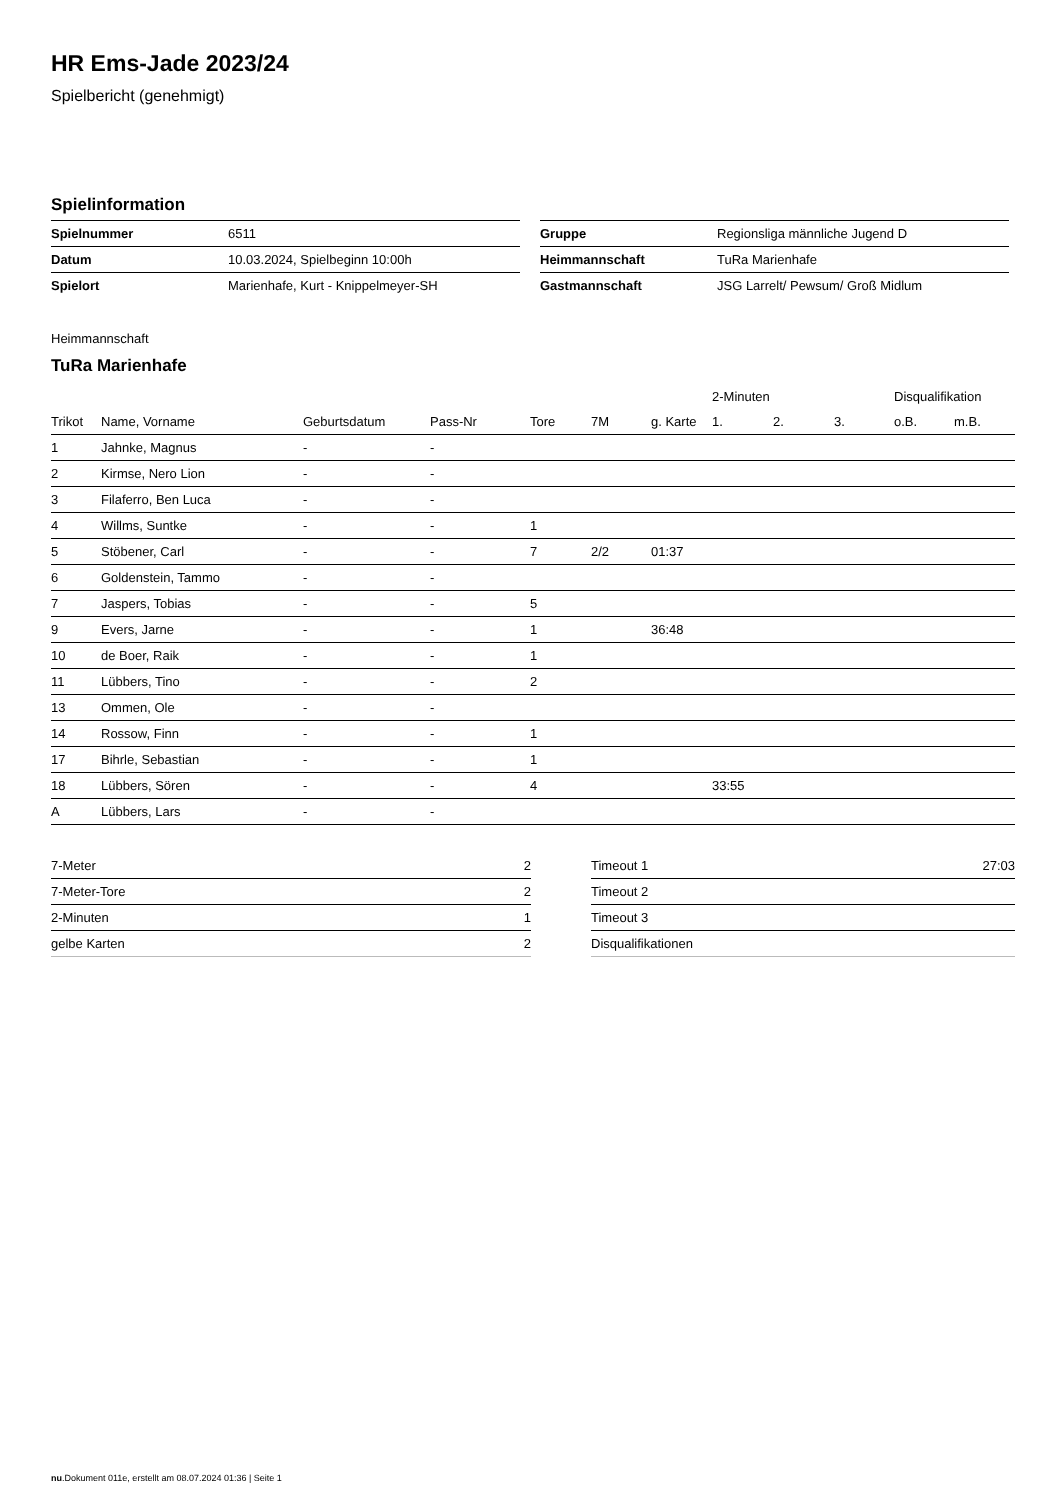HR Ems-Jade 2023/24
Spielbericht (genehmigt)
Spielinformation
| Spielnummer | 6511 |
| Datum | 10.03.2024, Spielbeginn 10:00h |
| Spielort | Marienhafe, Kurt - Knippelmeyer-SH |
| Gruppe | Regionsliga männliche Jugend D |
| Heimmannschaft | TuRa Marienhafe |
| Gastmannschaft | JSG Larrelt/ Pewsum/ Groß Midlum |
Heimmannschaft
TuRa Marienhafe
| | | | | | | | 2-Minuten | | | Disqualifikation | |
| --- | --- | --- | --- | --- | --- | --- | --- | --- | --- | --- | --- |
| Trikot | Name, Vorname | Geburtsdatum | Pass-Nr | Tore | 7M | g. Karte | 1. | 2. | 3. | o.B. | m.B. |
| 1 | Jahnke, Magnus | - | - | | | | | | | | |
| 2 | Kirmse, Nero Lion | - | - | | | | | | | | |
| 3 | Filaferro, Ben Luca | - | - | | | | | | | | |
| 4 | Willms, Suntke | - | - | 1 | | | | | | | |
| 5 | Stöbener, Carl | - | - | 7 | 2/2 | 01:37 | | | | | |
| 6 | Goldenstein, Tammo | - | - | | | | | | | | |
| 7 | Jaspers, Tobias | - | - | 5 | | | | | | | |
| 9 | Evers, Jarne | - | - | 1 | | 36:48 | | | | | |
| 10 | de Boer, Raik | - | - | 1 | | | | | | | |
| 11 | Lübbers, Tino | - | - | 2 | | | | | | | |
| 13 | Ommen, Ole | - | - | | | | | | | | |
| 14 | Rossow, Finn | - | - | 1 | | | | | | | |
| 17 | Bihrle, Sebastian | - | - | 1 | | | | | | | |
| 18 | Lübbers, Sören | - | - | 4 | | | 33:55 | | | | |
| A | Lübbers, Lars | - | - | | | | | | | | |
| 7-Meter | 2 |
| 7-Meter-Tore | 2 |
| 2-Minuten | 1 |
| gelbe Karten | 2 |
| Timeout 1 | 27:03 |
| Timeout 2 | |
| Timeout 3 | |
| Disqualifikationen | |
nu.Dokument 011e, erstellt am 08.07.2024 01:36 | Seite 1